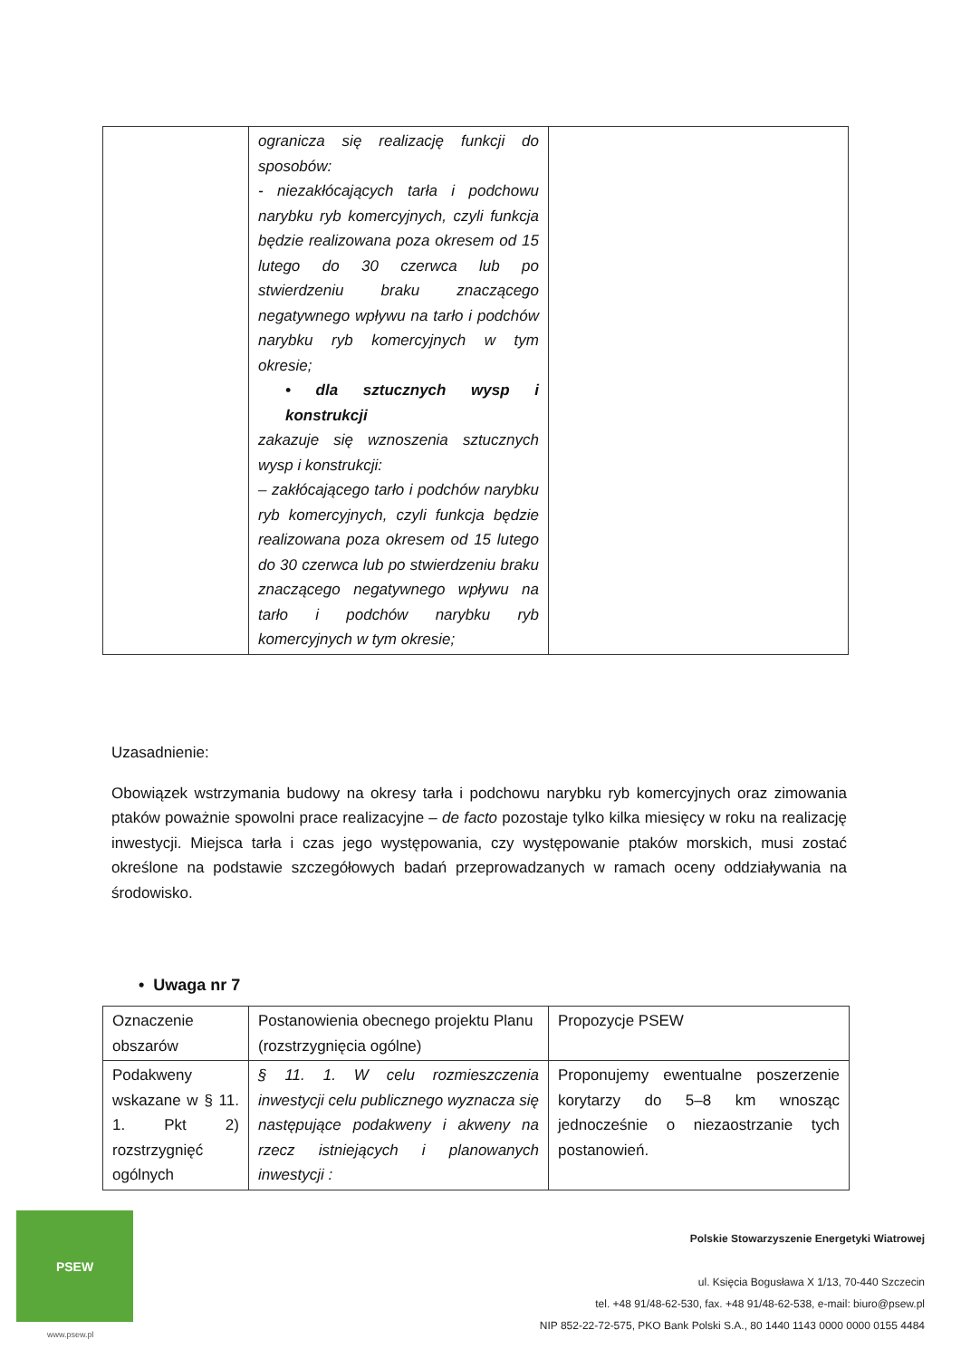| | ogranicza się realizację funkcji do sposobów: - niezakłócających tarła i podchowu narybku ryb komercyjnych, czyli funkcja będzie realizowana poza okresem od 15 lutego do 30 czerwca lub po stwierdzeniu braku znaczącego negatywnego wpływu na tarło i podchów narybku ryb komercyjnych w tym okresie; • dla sztucznych wysp i konstrukcji zakazuje się wznoszenia sztucznych wysp i konstrukcji: – zakłócającego tarło i podchów narybku ryb komercyjnych, czyli funkcja będzie realizowana poza okresem od 15 lutego do 30 czerwca lub po stwierdzeniu braku znaczącego negatywnego wpływu na tarło i podchów narybku ryb komercyjnych w tym okresie; | |
Uzasadnienie:
Obowiązek wstrzymania budowy na okresy tarła i podchowu narybku ryb komercyjnych oraz zimowania ptaków poważnie spowolni prace realizacyjne – de facto pozostaje tylko kilka miesięcy w roku na realizację inwestycji. Miejsca tarła i czas jego występowania, czy występowanie ptaków morskich, musi zostać określone na podstawie szczegółowych badań przeprowadzanych w ramach oceny oddziaływania na środowisko.
• Uwaga nr 7
| Oznaczenie obszarów | Postanowienia obecnego projektu Planu (rozstrzygnięcia ogólne) | Propozycje PSEW |
| --- | --- | --- |
| Podakweny wskazane w § 11. 1. Pkt 2) rozstrzygnięć ogólnych | § 11. 1. W celu rozmieszczenia inwestycji celu publicznego wyznacza się następujące podakweny i akweny na rzecz istniejących i planowanych inwestycji : | Proponujemy ewentualne poszerzenie korytarzy do 5–8 km wnosząc jednocześnie o niezaostrzanie tych postanowień. |
PSEW
www.psew.pl
Polskie Stowarzyszenie Energetyki Wiatrowej
ul. Księcia Bogusława X 1/13, 70-440 Szczecin
tel. +48 91/48-62-530, fax. +48 91/48-62-538, e-mail: biuro@psew.pl
NIP 852-22-72-575, PKO Bank Polski S.A., 80 1440 1143 0000 0000 0155 4484